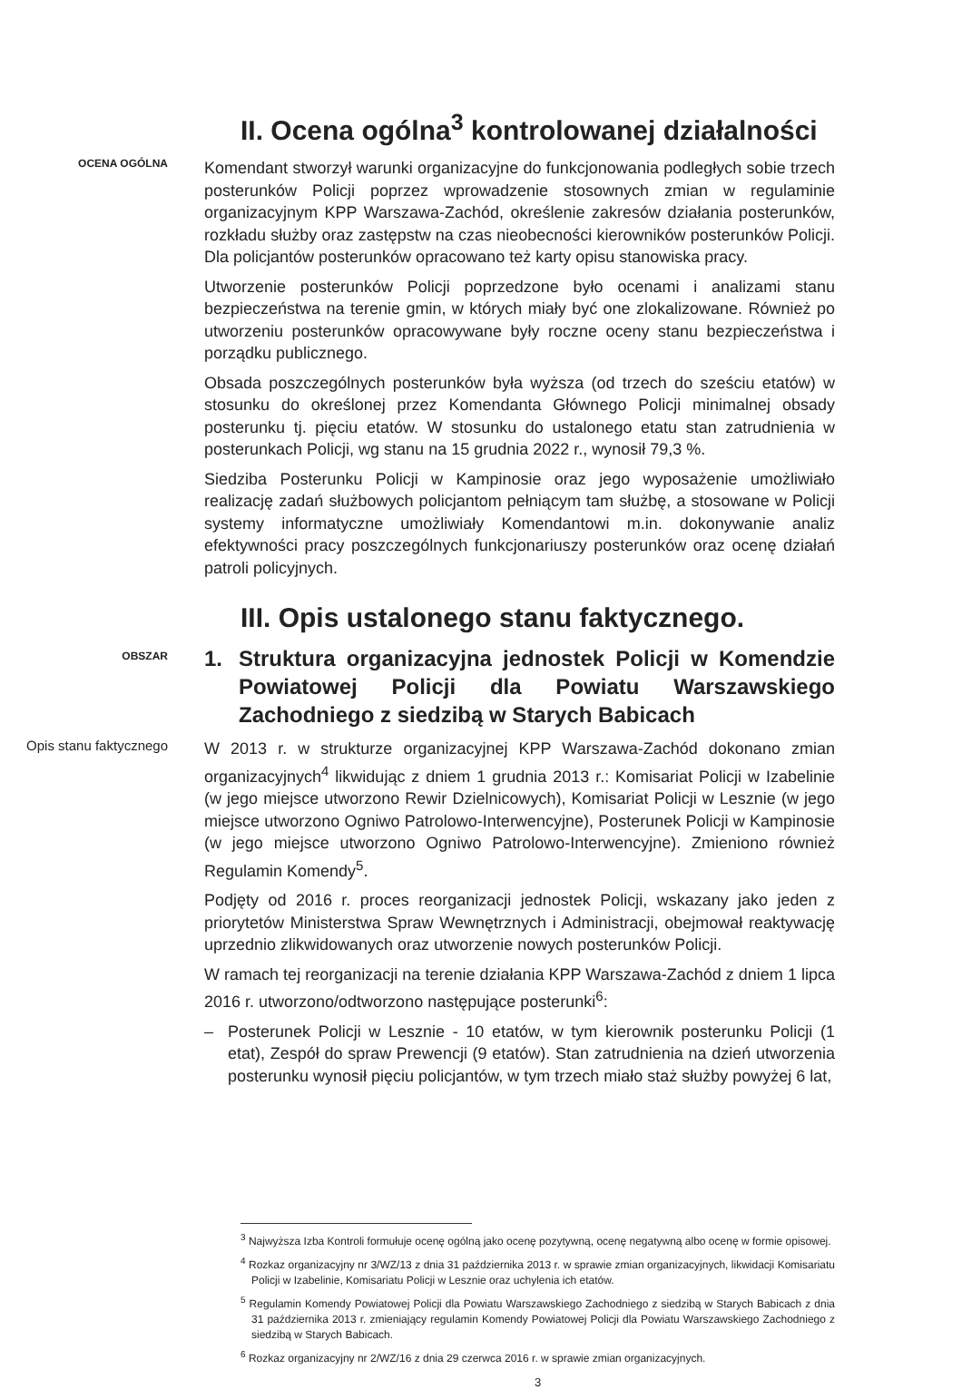II. Ocena ogólna<sup>3</sup> kontrolowanej działalności
OCENA OGÓLNA
Komendant stworzył warunki organizacyjne do funkcjonowania podległych sobie trzech posterunków Policji poprzez wprowadzenie stosownych zmian w regulaminie organizacyjnym KPP Warszawa-Zachód, określenie zakresów działania posterunków, rozkładu służby oraz zastępstw na czas nieobecności kierowników posterunków Policji. Dla policjantów posterunków opracowano też karty opisu stanowiska pracy.
Utworzenie posterunków Policji poprzedzone było ocenami i analizami stanu bezpieczeństwa na terenie gmin, w których miały być one zlokalizowane. Również po utworzeniu posterunków opracowywane były roczne oceny stanu bezpieczeństwa i porządku publicznego.
Obsada poszczególnych posterunków była wyższa (od trzech do sześciu etatów) w stosunku do określonej przez Komendanta Głównego Policji minimalnej obsady posterunku tj. pięciu etatów. W stosunku do ustalonego etatu stan zatrudnienia w posterunkach Policji, wg stanu na 15 grudnia 2022 r., wynosił 79,3 %.
Siedziba Posterunku Policji w Kampinosie oraz jego wyposażenie umożliwiało realizację zadań służbowych policjantom pełniącym tam służbę, a stosowane w Policji systemy informatyczne umożliwiały Komendantowi m.in. dokonywanie analiz efektywności pracy poszczególnych funkcjonariuszy posterunków oraz ocenę działań patroli policyjnych.
III. Opis ustalonego stanu faktycznego.
OBSZAR
1. Struktura organizacyjna jednostek Policji w Komendzie Powiatowej Policji dla Powiatu Warszawskiego Zachodniego z siedzibą w Starych Babicach
Opis stanu faktycznego
W 2013 r. w strukturze organizacyjnej KPP Warszawa-Zachód dokonano zmian organizacyjnych<sup>4</sup> likwidując z dniem 1 grudnia 2013 r.: Komisariat Policji w Izabelinie (w jego miejsce utworzono Rewir Dzielnicowych), Komisariat Policji w Lesznie (w jego miejsce utworzono Ogniwo Patrolowo-Interwencyjne), Posterunek Policji w Kampinosie (w jego miejsce utworzono Ogniwo Patrolowo-Interwencyjne). Zmieniono również Regulamin Komendy<sup>5</sup>.
Podjęty od 2016 r. proces reorganizacji jednostek Policji, wskazany jako jeden z priorytetów Ministerstwa Spraw Wewnętrznych i Administracji, obejmował reaktywację uprzednio zlikwidowanych oraz utworzenie nowych posterunków Policji.
W ramach tej reorganizacji na terenie działania KPP Warszawa-Zachód z dniem 1 lipca 2016 r. utworzono/odtworzono następujące posterunki<sup>6</sup>:
– Posterunek Policji w Lesznie - 10 etatów, w tym kierownik posterunku Policji (1 etat), Zespół do spraw Prewencji (9 etatów). Stan zatrudnienia na dzień utworzenia posterunku wynosił pięciu policjantów, w tym trzech miało staż służby powyżej 6 lat,
<sup>3</sup> Najwyższa Izba Kontroli formułuje ocenę ogólną jako ocenę pozytywną, ocenę negatywną albo ocenę w formie opisowej.
<sup>4</sup> Rozkaz organizacyjny nr 3/WZ/13 z dnia 31 października 2013 r. w sprawie zmian organizacyjnych, likwidacji Komisariatu Policji w Izabelinie, Komisariatu Policji w Lesznie oraz uchylenia ich etatów.
<sup>5</sup> Regulamin Komendy Powiatowej Policji dla Powiatu Warszawskiego Zachodniego z siedzibą w Starych Babicach z dnia 31 października 2013 r. zmieniający regulamin Komendy Powiatowej Policji dla Powiatu Warszawskiego Zachodniego z siedzibą w Starych Babicach.
<sup>6</sup> Rozkaz organizacyjny nr 2/WZ/16 z dnia 29 czerwca 2016 r. w sprawie zmian organizacyjnych.
3